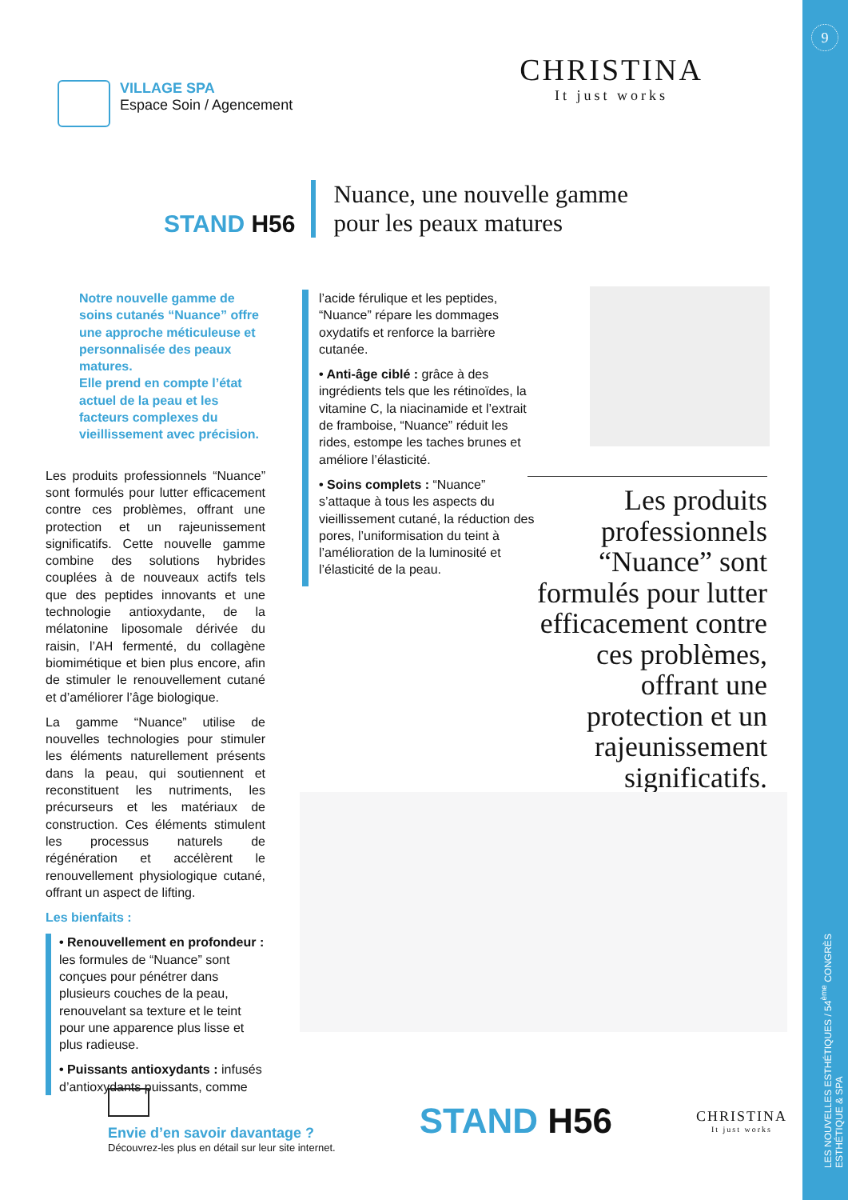9
LES NOUVELLES ESTHÉTIQUES / 54<sup>ème</sup> CONGRÈS ESTHÉTIQUE & SPA
VILLAGE SPA
Espace Soin / Agencement
CHRISTINA
It just works
STAND H56
Nuance, une nouvelle gamme
pour les peaux matures
Notre nouvelle gamme de soins cutanés “Nuance” offre une approche méticuleuse et personnalisée des peaux matures.
Elle prend en compte l’état actuel de la peau et les facteurs complexes du vieillissement avec précision.
Les produits professionnels “Nuance” sont formulés pour lutter efficacement contre ces problèmes, offrant une protection et un rajeunissement significatifs. Cette nouvelle gamme combine des solutions hybrides couplées à de nouveaux actifs tels que des peptides innovants et une technologie antioxydante, de la mélatonine liposomale dérivée du raisin, l’AH fermenté, du collagène biomimétique et bien plus encore, afin de stimuler le renouvellement cutané et d’améliorer l’âge biologique.
La gamme “Nuance” utilise de nouvelles technologies pour stimuler les éléments naturellement présents dans la peau, qui soutiennent et reconstituent les nutriments, les précurseurs et les matériaux de construction. Ces éléments stimulent les processus naturels de régénération et accélèrent le renouvellement physiologique cutané, offrant un aspect de lifting.
Les bienfaits :
• Renouvellement en profondeur : les formules de “Nuance” sont conçues pour pénétrer dans plusieurs couches de la peau, renouvelant sa texture et le teint pour une apparence plus lisse et plus radieuse.
• Puissants antioxydants : infusés d’antioxydants puissants, comme
l’acide férulique et les peptides, “Nuance” répare les dommages oxydatifs et renforce la barrière cutanée.
• Anti-âge ciblé : grâce à des ingrédients tels que les rétinoïdes, la vitamine C, la niacinamide et l’extrait de framboise, “Nuance” réduit les rides, estompe les taches brunes et améliore l’élasticité.
• Soins complets : “Nuance” s’attaque à tous les aspects du vieillissement cutané, la réduction des pores, l’uniformisation du teint à l’amélioration de la luminosité et l’élasticité de la peau.
Les produits professionnels “Nuance” sont formulés pour lutter efficacement contre ces problèmes, offrant une protection et un rajeunissement significatifs.
Envie d’en savoir davantage ?
Découvrez-les plus en détail sur leur site internet.
STAND H56
CHRISTINA
It just works